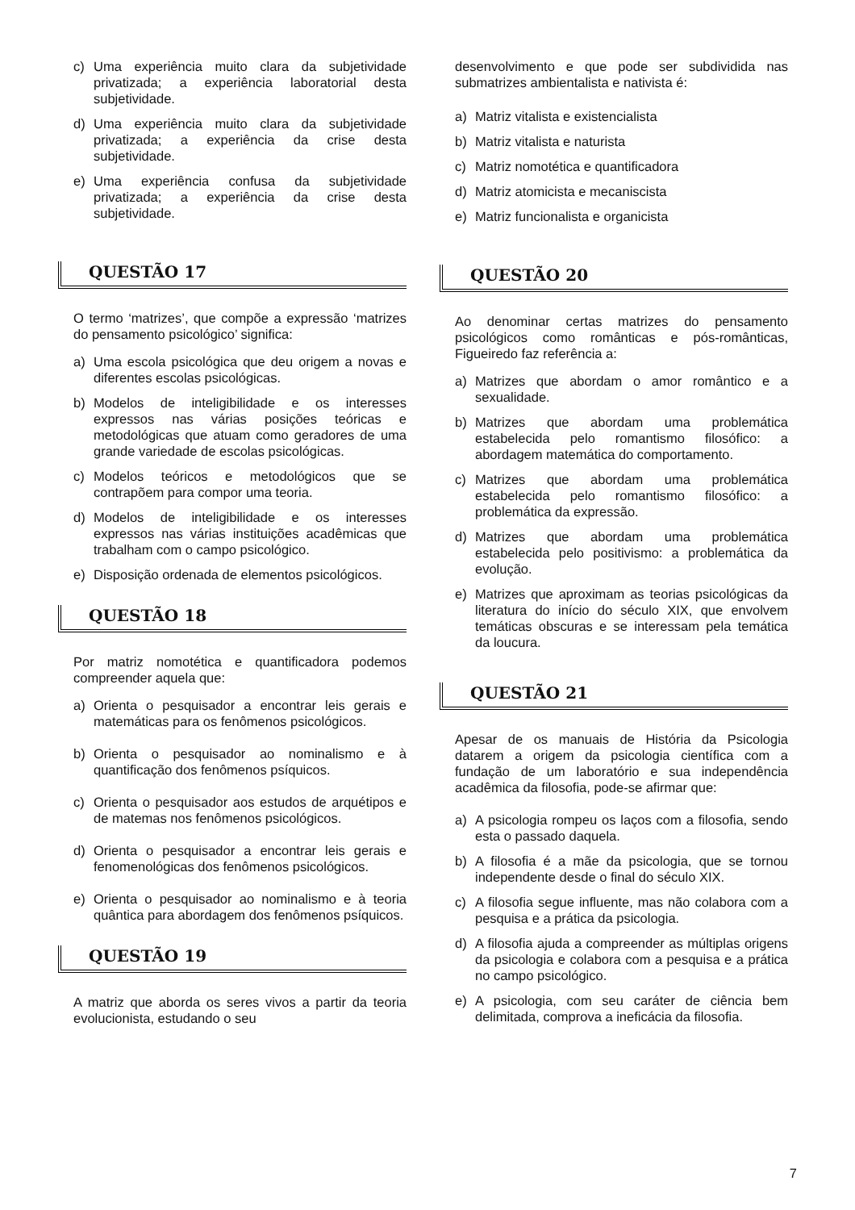c) Uma experiência muito clara da subjetividade privatizada; a experiência laboratorial desta subjetividade.
d) Uma experiência muito clara da subjetividade privatizada; a experiência da crise desta subjetividade.
e) Uma experiência confusa da subjetividade privatizada; a experiência da crise desta subjetividade.
QUESTÃO 17
O termo ‘matrizes’, que compõe a expressão ‘matrizes do pensamento psicológico’ significa:
a) Uma escola psicológica que deu origem a novas e diferentes escolas psicológicas.
b) Modelos de inteligibilidade e os interesses expressos nas várias posições teóricas e metodológicas que atuam como geradores de uma grande variedade de escolas psicológicas.
c) Modelos teóricos e metodológicos que se contrapõem para compor uma teoria.
d) Modelos de inteligibilidade e os interesses expressos nas várias instituições acadêmicas que trabalham com o campo psicológico.
e) Disposição ordenada de elementos psicológicos.
QUESTÃO 18
Por matriz nomotética e quantificadora podemos compreender aquela que:
a) Orienta o pesquisador a encontrar leis gerais e matemáticas para os fenômenos psicológicos.
b) Orienta o pesquisador ao nominalismo e à quantificação dos fenômenos psíquicos.
c) Orienta o pesquisador aos estudos de arquétipos e de matemas nos fenômenos psicológicos.
d) Orienta o pesquisador a encontrar leis gerais e fenomenológicas dos fenômenos psicológicos.
e) Orienta o pesquisador ao nominalismo e à teoria quântica para abordagem dos fenômenos psíquicos.
QUESTÃO 19
A matriz que aborda os seres vivos a partir da teoria evolucionista, estudando o seu
desenvolvimento e que pode ser subdividida nas submatrizes ambientalista e nativista é:
a) Matriz vitalista e existencialista
b) Matriz vitalista e naturista
c) Matriz nomotética e quantificadora
d) Matriz atomicista e mecaniscista
e) Matriz funcionalista e organicista
QUESTÃO 20
Ao denominar certas matrizes do pensamento psicológicos como românticas e pós-românticas, Figueiredo faz referência a:
a) Matrizes que abordam o amor romântico e a sexualidade.
b) Matrizes que abordam uma problemática estabelecida pelo romantismo filosófico: a abordagem matemática do comportamento.
c) Matrizes que abordam uma problemática estabelecida pelo romantismo filosófico: a problemática da expressão.
d) Matrizes que abordam uma problemática estabelecida pelo positivismo: a problemática da evolução.
e) Matrizes que aproximam as teorias psicológicas da literatura do início do século XIX, que envolvem temáticas obscuras e se interessam pela temática da loucura.
QUESTÃO 21
Apesar de os manuais de História da Psicologia datarem a origem da psicologia científica com a fundação de um laboratório e sua independência acadêmica da filosofia, pode-se afirmar que:
a) A psicologia rompeu os laços com a filosofia, sendo esta o passado daquela.
b) A filosofia é a mãe da psicologia, que se tornou independente desde o final do século XIX.
c) A filosofia segue influente, mas não colabora com a pesquisa e a prática da psicologia.
d) A filosofia ajuda a compreender as múltiplas origens da psicologia e colabora com a pesquisa e a prática no campo psicológico.
e) A psicologia, com seu caráter de ciência bem delimitada, comprova a ineficácia da filosofia.
7